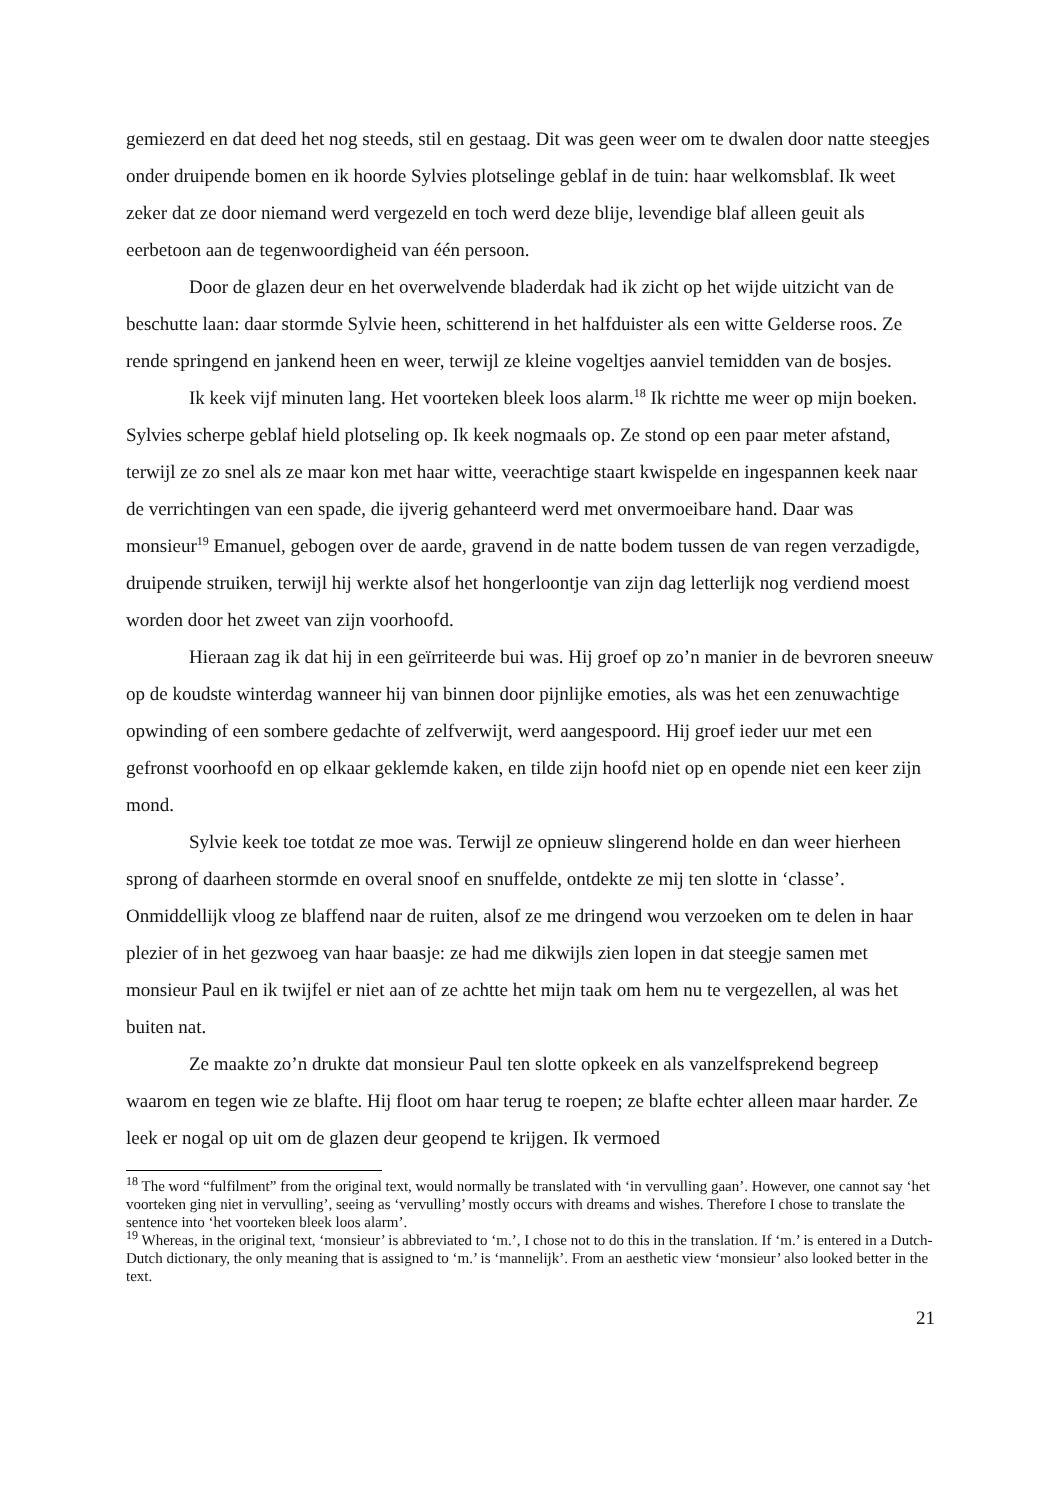gemiezerd en dat deed het nog steeds, stil en gestaag. Dit was geen weer om te dwalen door natte steegjes onder druipende bomen en ik hoorde Sylvies plotselinge geblaf in de tuin: haar welkomsblaf. Ik weet zeker dat ze door niemand werd vergezeld en toch werd deze blije, levendige blaf alleen geuit als eerbetoon aan de tegenwoordigheid van één persoon.
Door de glazen deur en het overwelvende bladerdak had ik zicht op het wijde uitzicht van de beschutte laan: daar stormde Sylvie heen, schitterend in het halfduister als een witte Gelderse roos. Ze rende springend en jankend heen en weer, terwijl ze kleine vogeltjes aanviel temidden van de bosjes.
Ik keek vijf minuten lang. Het voorteken bleek loos alarm.<sup>18</sup> Ik richtte me weer op mijn boeken. Sylvies scherpe geblaf hield plotseling op. Ik keek nogmaals op. Ze stond op een paar meter afstand, terwijl ze zo snel als ze maar kon met haar witte, veerachtige staart kwispelde en ingespannen keek naar de verrichtingen van een spade, die ijverig gehanteerd werd met onvermoeibare hand. Daar was monsieur<sup>19</sup> Emanuel, gebogen over de aarde, gravend in de natte bodem tussen de van regen verzadigde, druipende struiken, terwijl hij werkte alsof het hongerloontje van zijn dag letterlijk nog verdiend moest worden door het zweet van zijn voorhoofd.
Hieraan zag ik dat hij in een geïrriteerde bui was. Hij groef op zo’n manier in de bevroren sneeuw op de koudste winterdag wanneer hij van binnen door pijnlijke emoties, als was het een zenuwachtige opwinding of een sombere gedachte of zelfverwijt, werd aangespoord. Hij groef ieder uur met een gefronst voorhoofd en op elkaar geklemde kaken, en tilde zijn hoofd niet op en opende niet een keer zijn mond.
Sylvie keek toe totdat ze moe was. Terwijl ze opnieuw slingerend holde en dan weer hierheen sprong of daarheen stormde en overal snoof en snuffelde, ontdekte ze mij ten slotte in ‘classe’. Onmiddellijk vloog ze blaffend naar de ruiten, alsof ze me dringend wou verzoeken om te delen in haar plezier of in het gezwoeg van haar baasje: ze had me dikwijls zien lopen in dat steegje samen met monsieur Paul en ik twijfel er niet aan of ze achtte het mijn taak om hem nu te vergezellen, al was het buiten nat.
Ze maakte zo’n drukte dat monsieur Paul ten slotte opkeek en als vanzelfsprekend begreep waarom en tegen wie ze blafte. Hij floot om haar terug te roepen; ze blafte echter alleen maar harder. Ze leek er nogal op uit om de glazen deur geopend te krijgen. Ik vermoed
<sup>18</sup> The word “fulfilment” from the original text, would normally be translated with ‘in vervulling gaan’. However, one cannot say ‘het voorteken ging niet in vervulling’, seeing as ‘vervulling’ mostly occurs with dreams and wishes. Therefore I chose to translate the sentence into ‘het voorteken bleek loos alarm’.
<sup>19</sup> Whereas, in the original text, ‘monsieur’ is abbreviated to ‘m.’, I chose not to do this in the translation. If ‘m.’ is entered in a Dutch-Dutch dictionary, the only meaning that is assigned to ‘m.’ is ‘mannelijk’. From an aesthetic view ‘monsieur’ also looked better in the text.
21